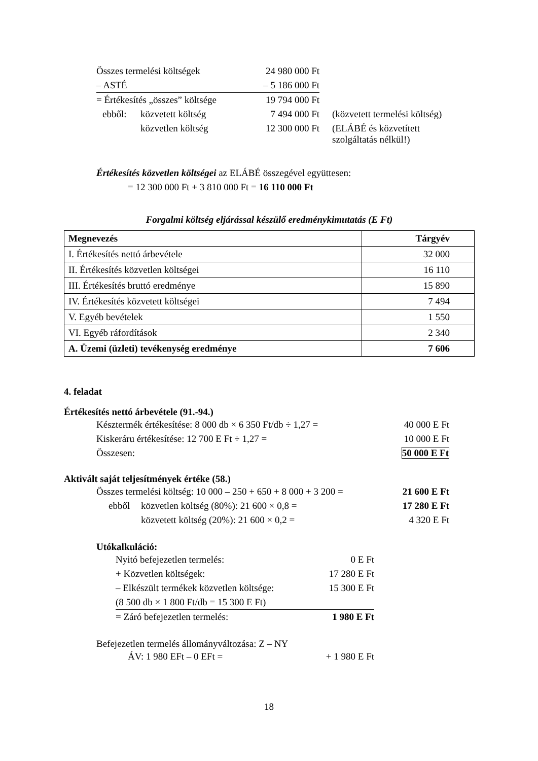| Összes termelési költségek | | 24 980 000 Ft | |
| – ASTÉ | | – 5 186 000 Ft | |
| = Értékesítés „összes” költsége | | 19 794 000 Ft | |
| ebből: | közvetett költség | 7 494 000 Ft | (közvetett termelési költség) |
| | közvetlen költség | 12 300 000 Ft | (ELÁBÉ és közvetített szolgáltatás nélkül!) |
Értékesítés közvetlen költségei az ELÁBÉ összegével együttesen:
= 12 300 000 Ft + 3 810 000 Ft = 16 110 000 Ft
Forgalmi költség eljárással készülő eredménykimutatás (E Ft)
| Megnevezés | Tárgyév |
| I. Értékesítés nettó árbevétele | 32 000 |
| II. Értékesítés közvetlen költségei | 16 110 |
| III. Értékesítés bruttó eredménye | 15 890 |
| IV. Értékesítés közvetett költségei | 7 494 |
| V. Egyéb bevételek | 1 550 |
| VI. Egyéb ráfordítások | 2 340 |
| A. Üzemi (üzleti) tevékenység eredménye | 7 606 |
4. feladat
Értékesítés nettó árbevétele (91.-94.)
| Késztermék értékesítése: 8 000 db × 6 350 Ft/db ÷ 1,27 = | 40 000 E Ft |
| Kiskeráru értékesítése: 12 700 E Ft ÷ 1,27 = | 10 000 E Ft |
| Összesen: | 50 000 E Ft |
Aktivált saját teljesítmények értéke (58.)
| Összes termelési költség: 10 000 – 250 + 650 + 8 000 + 3 200 = | | 21 600 E Ft |
| ebből | közvetlen költség (80%): 21 600 × 0,8 = | 17 280 E Ft |
| | közvetett költség (20%): 21 600 × 0,2 = | 4 320 E Ft |
Utókalkuláció:
| Nyitó befejezetlen termelés: | 0 E Ft |
| + Közvetlen költségek: | 17 280 E Ft |
| – Elkészült termékek közvetlen költsége: | 15 300 E Ft |
| (8 500 db × 1 800 Ft/db = 15 300 E Ft) | |
| = Záró befejezetlen termelés: | 1 980 E Ft |
Befejezetlen termelés állományváltozása: Z – NY
| ÁV: 1 980 EFt – 0 EFt = | + 1 980 E Ft |
18